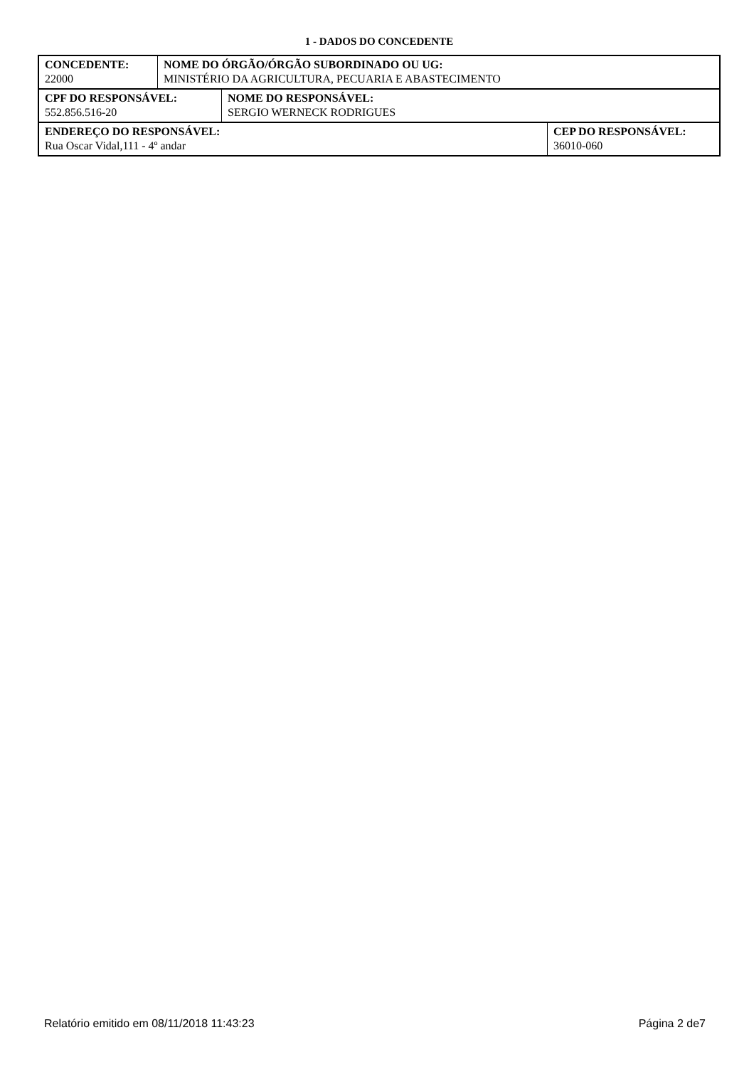1 - DADOS DO CONCEDENTE
| CONCEDENTE: 22000 | NOME DO ÓRGÃO/ÓRGÃO SUBORDINADO OU UG: MINISTÉRIO DA AGRICULTURA, PECUARIA E ABASTECIMENTO |
| CPF DO RESPONSÁVEL: 552.856.516-20 | NOME DO RESPONSÁVEL: SERGIO WERNECK RODRIGUES |
| ENDEREÇO DO RESPONSÁVEL: Rua Oscar Vidal,111 - 4º andar | CEP DO RESPONSÁVEL: 36010-060 |
Relatório emitido em 08/11/2018 11:43:23 Página 2 de7